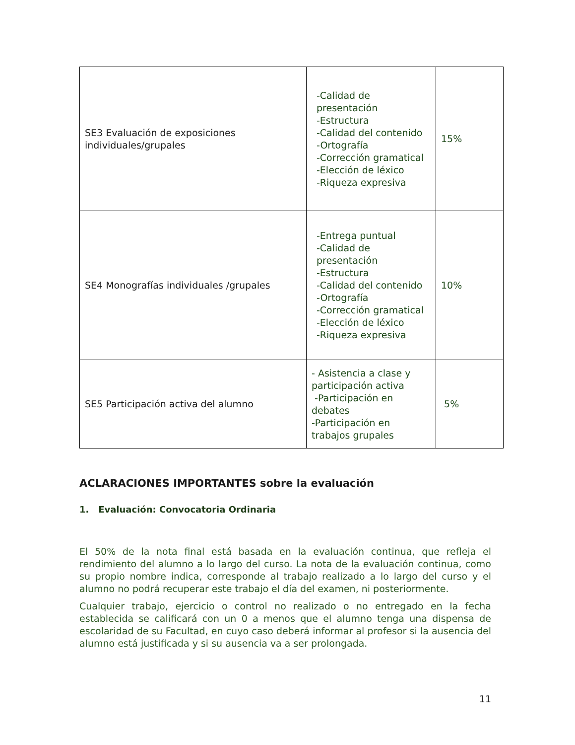| SE3 Evaluación de exposiciones individuales/grupales | -Calidad de presentación -Estructura -Calidad del contenido -Ortografía -Corrección gramatical -Elección de léxico -Riqueza expresiva | 15% |
| SE4 Monografías individuales /grupales | -Entrega puntual -Calidad de presentación -Estructura -Calidad del contenido -Ortografía -Corrección gramatical -Elección de léxico -Riqueza expresiva | 10% |
| SE5 Participación activa del alumno | - Asistencia a clase y participación activa -Participación en debates -Participación en trabajos grupales | 5% |
ACLARACIONES IMPORTANTES sobre la evaluación
1. Evaluación: Convocatoria Ordinaria
El 50% de la nota final está basada en la evaluación continua, que refleja el rendimiento del alumno a lo largo del curso. La nota de la evaluación continua, como su propio nombre indica, corresponde al trabajo realizado a lo largo del curso y el alumno no podrá recuperar este trabajo el día del examen, ni posteriormente.
Cualquier trabajo, ejercicio o control no realizado o no entregado en la fecha establecida se calificará con un 0 a menos que el alumno tenga una dispensa de escolaridad de su Facultad, en cuyo caso deberá informar al profesor si la ausencia del alumno está justificada y si su ausencia va a ser prolongada.
11